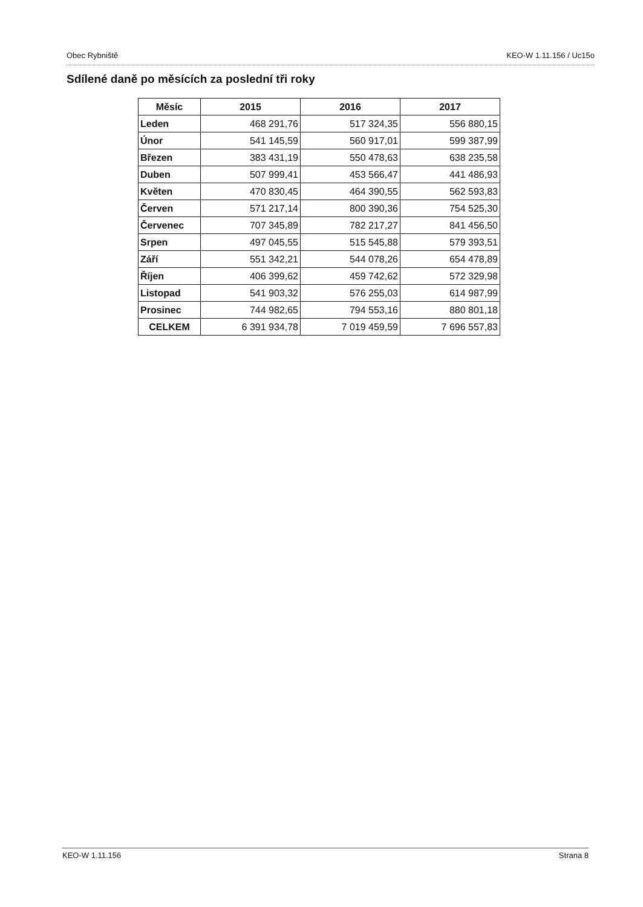Obec Rybniště KEO-W 1.11.156 / Uc15o
Sdílené daně po měsících za poslední tři roky
| Měsíc | 2015 | 2016 | 2017 |
| --- | --- | --- | --- |
| Leden | 468 291,76 | 517 324,35 | 556 880,15 |
| Únor | 541 145,59 | 560 917,01 | 599 387,99 |
| Březen | 383 431,19 | 550 478,63 | 638 235,58 |
| Duben | 507 999,41 | 453 566,47 | 441 486,93 |
| Květen | 470 830,45 | 464 390,55 | 562 593,83 |
| Červen | 571 217,14 | 800 390,36 | 754 525,30 |
| Červenec | 707 345,89 | 782 217,27 | 841 456,50 |
| Srpen | 497 045,55 | 515 545,88 | 579 393,51 |
| Září | 551 342,21 | 544 078,26 | 654 478,89 |
| Říjen | 406 399,62 | 459 742,62 | 572 329,98 |
| Listopad | 541 903,32 | 576 255,03 | 614 987,99 |
| Prosinec | 744 982,65 | 794 553,16 | 880 801,18 |
| CELKEM | 6 391 934,78 | 7 019 459,59 | 7 696 557,83 |
KEO-W 1.11.156 Strana 8